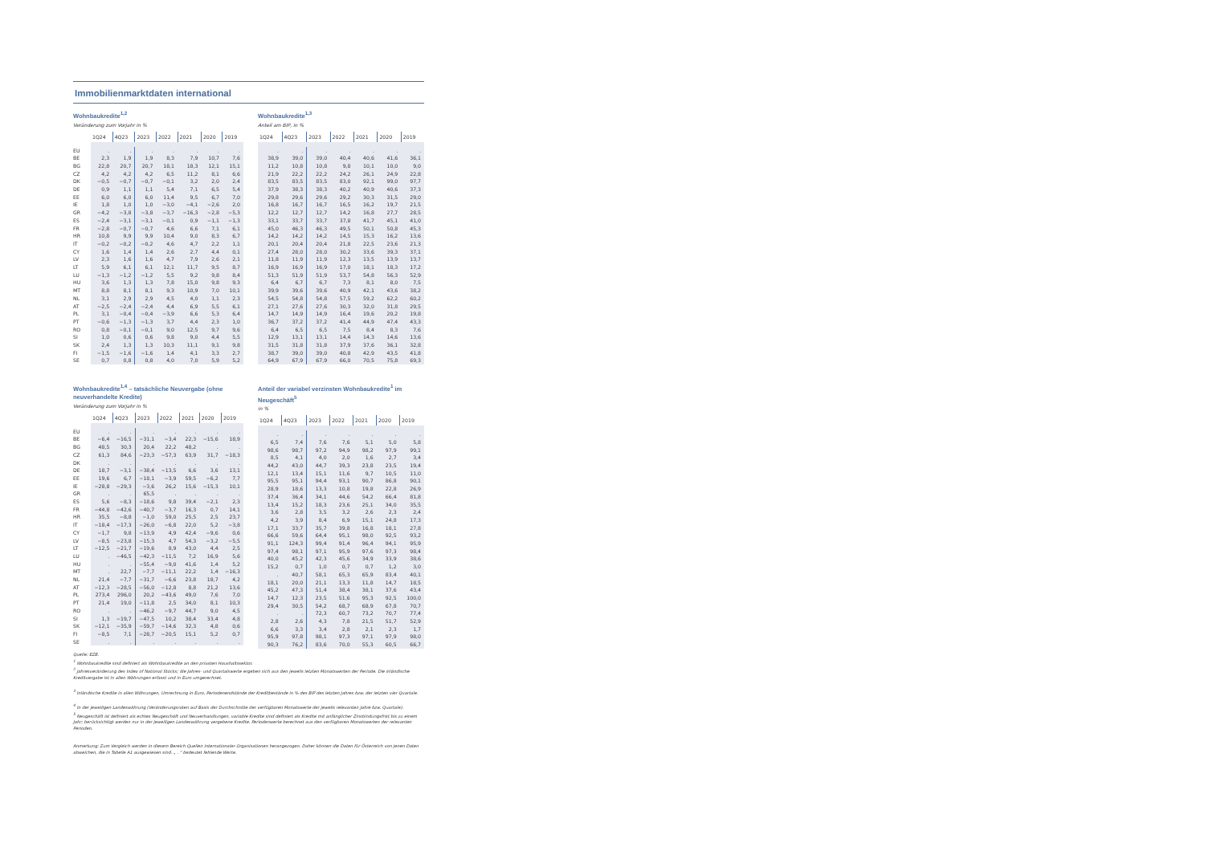Immobilienmarktdaten international
Wohnbaukredite<sup>1,2</sup>
Veränderung zum Vorjahr in %
| | 1Q24 | 4Q23 | 2023 | 2022 | 2021 | 2020 | 2019 |
| --- | --- | --- | --- | --- | --- | --- | --- |
| EU | . | . | . | . | . | . | . |
| BE | 2,3 | 1,9 | 1,9 | 8,3 | 7,9 | 10,7 | 7,6 |
| BG | 22,8 | 20,7 | 20,7 | 18,1 | 18,3 | 12,1 | 15,1 |
| CZ | 4,2 | 4,2 | 4,2 | 6,5 | 11,2 | 8,1 | 6,6 |
| DK | −0,5 | −0,7 | −0,7 | −0,1 | 3,2 | 2,0 | 2,4 |
| DE | 0,9 | 1,1 | 1,1 | 5,4 | 7,1 | 6,5 | 5,4 |
| EE | 6,0 | 6,0 | 6,0 | 11,4 | 9,5 | 6,7 | 7,0 |
| IE | 1,8 | 1,0 | 1,0 | −3,0 | −4,1 | −2,6 | 2,0 |
| GR | −4,2 | −3,8 | −3,8 | −3,7 | −16,3 | −2,8 | −5,3 |
| ES | −2,4 | −3,1 | −3,1 | −0,1 | 0,9 | −1,1 | −1,3 |
| FR | −2,8 | −0,7 | −0,7 | 4,6 | 6,6 | 7,1 | 6,1 |
| HR | 10,8 | 9,9 | 9,9 | 10,4 | 9,0 | 8,3 | 6,7 |
| IT | −0,2 | −0,2 | −0,2 | 4,6 | 4,7 | 2,2 | 1,1 |
| CY | 1,6 | 1,4 | 1,4 | 2,6 | 2,7 | 4,4 | 0,1 |
| LV | 2,3 | 1,6 | 1,6 | 4,7 | 7,9 | 2,6 | 2,1 |
| LT | 5,9 | 6,1 | 6,1 | 12,1 | 11,7 | 9,5 | 8,7 |
| LU | −1,3 | −1,2 | −1,2 | 5,5 | 9,2 | 9,8 | 8,4 |
| HU | 3,6 | 1,3 | 1,3 | 7,8 | 15,0 | 9,8 | 9,3 |
| MT | 8,8 | 8,1 | 8,1 | 9,3 | 10,9 | 7,0 | 10,1 |
| NL | 3,1 | 2,9 | 2,9 | 4,5 | 4,0 | 1,1 | 2,3 |
| AT | −2,5 | −2,4 | −2,4 | 4,4 | 6,9 | 5,5 | 6,1 |
| PL | 3,1 | −0,4 | −0,4 | −3,9 | 6,6 | 5,3 | 6,4 |
| PT | −0,6 | −1,3 | −1,3 | 3,7 | 4,4 | 2,3 | 1,0 |
| RO | 0,8 | −0,1 | −0,1 | 9,0 | 12,5 | 9,7 | 9,6 |
| SI | 1,0 | 0,6 | 0,6 | 9,8 | 9,0 | 4,4 | 5,5 |
| SK | 2,4 | 1,3 | 1,3 | 10,3 | 11,1 | 9,1 | 9,8 |
| FI | −1,5 | −1,6 | −1,6 | 1,4 | 4,1 | 3,3 | 2,7 |
| SE | 0,7 | 0,8 | 0,8 | 4,0 | 7,0 | 5,9 | 5,2 |
Wohnbaukredite<sup>1,3</sup>
Anteil am BIP, in %
| 1Q24 | 4Q23 | 2023 | 2022 | 2021 | 2020 | 2019 |
| --- | --- | --- | --- | --- | --- | --- |
| . | . | . | . | . | . | . |
| 38,9 | 39,0 | 39,0 | 40,4 | 40,6 | 41,6 | 36,1 |
| 11,2 | 10,8 | 10,8 | 9,8 | 10,1 | 10,0 | 9,0 |
| 21,9 | 22,2 | 22,2 | 24,2 | 26,1 | 24,9 | 22,8 |
| 83,5 | 83,5 | 83,5 | 83,0 | 92,1 | 99,0 | 97,7 |
| 37,9 | 38,3 | 38,3 | 40,2 | 40,9 | 40,6 | 37,3 |
| 29,8 | 29,6 | 29,6 | 29,2 | 30,3 | 31,5 | 29,0 |
| 16,8 | 16,7 | 16,7 | 16,5 | 16,2 | 19,7 | 21,5 |
| 12,2 | 12,7 | 12,7 | 14,2 | 16,8 | 27,7 | 28,5 |
| 33,1 | 33,7 | 33,7 | 37,8 | 41,7 | 45,1 | 41,0 |
| 45,0 | 46,3 | 46,3 | 49,5 | 50,1 | 50,8 | 45,3 |
| 14,2 | 14,2 | 14,2 | 14,5 | 15,3 | 16,2 | 13,6 |
| 20,1 | 20,4 | 20,4 | 21,8 | 22,5 | 23,6 | 21,3 |
| 27,4 | 28,0 | 28,0 | 30,2 | 33,6 | 39,3 | 37,1 |
| 11,8 | 11,9 | 11,9 | 12,3 | 13,5 | 13,9 | 13,7 |
| 16,9 | 16,9 | 16,9 | 17,0 | 18,1 | 18,3 | 17,2 |
| 51,3 | 51,9 | 51,9 | 53,7 | 54,8 | 56,3 | 52,9 |
| 6,4 | 6,7 | 6,7 | 7,3 | 8,1 | 8,0 | 7,5 |
| 39,9 | 39,6 | 39,6 | 40,9 | 42,1 | 43,6 | 38,2 |
| 54,5 | 54,8 | 54,8 | 57,5 | 59,2 | 62,2 | 60,2 |
| 27,1 | 27,6 | 27,6 | 30,3 | 32,0 | 31,8 | 29,5 |
| 14,7 | 14,9 | 14,9 | 16,4 | 19,6 | 20,2 | 19,8 |
| 36,7 | 37,2 | 37,2 | 41,4 | 44,9 | 47,4 | 43,3 |
| 6,4 | 6,5 | 6,5 | 7,5 | 8,4 | 8,3 | 7,6 |
| 12,9 | 13,1 | 13,1 | 14,4 | 14,3 | 14,6 | 13,6 |
| 31,5 | 31,8 | 31,8 | 37,9 | 37,6 | 36,1 | 32,8 |
| 38,7 | 39,0 | 39,0 | 40,8 | 42,9 | 43,5 | 41,8 |
| 64,9 | 67,9 | 67,9 | 66,0 | 70,5 | 75,8 | 69,3 |
Wohnbaukredite<sup>1,4</sup> – tatsächliche Neuvergabe (ohne neuverhandelte Kredite)
Veränderung zum Vorjahr in %
| | 1Q24 | 4Q23 | 2023 | 2022 | 2021 | 2020 | 2019 |
| --- | --- | --- | --- | --- | --- | --- | --- |
| EU | . | . | . | . | . | . | . |
| BE | −6,4 | −16,5 | −31,1 | −3,4 | 22,3 | −15,6 | 18,9 |
| BG | 48,5 | 30,3 | 20,4 | 22,2 | 48,2 | . | . |
| CZ | 61,3 | 84,6 | −23,3 | −57,3 | 63,9 | 31,7 | −18,3 |
| DK | . | . | . | . | . | . | . |
| DE | 18,7 | −3,1 | −38,4 | −13,5 | 6,6 | 3,6 | 13,1 |
| EE | 19,6 | 6,7 | −18,1 | −3,9 | 59,5 | −6,2 | 7,7 |
| IE | −28,8 | −29,3 | −3,6 | 26,2 | 15,6 | −15,3 | 10,1 |
| GR | . | . | 65,5 | . | . | . | . |
| ES | 5,6 | −8,3 | −18,6 | 9,8 | 39,4 | −2,1 | 2,3 |
| FR | −44,8 | −42,6 | −40,7 | −3,7 | 16,3 | 0,7 | 14,1 |
| HR | 35,5 | −8,8 | −1,0 | 59,0 | 25,5 | 2,5 | 23,7 |
| IT | −18,4 | −17,3 | −26,0 | −6,8 | 22,0 | 5,2 | −3,8 |
| CY | −1,7 | 9,8 | −13,9 | 4,9 | 42,4 | −9,6 | 0,6 |
| LV | −8,5 | −23,8 | −15,3 | 4,7 | 54,3 | −3,2 | −5,5 |
| LT | −12,5 | −21,7 | −19,6 | 8,9 | 43,0 | 4,4 | 2,5 |
| LU | . | −46,5 | −42,3 | −11,5 | 7,2 | 16,9 | 5,6 |
| HU | . | . | −55,4 | −9,0 | 41,6 | 1,4 | 5,2 |
| MT | . | 22,7 | −7,7 | −11,1 | 22,2 | 1,4 | −16,3 |
| NL | 21,4 | −7,7 | −31,7 | −6,6 | 23,8 | 18,7 | 4,2 |
| AT | −12,3 | −28,5 | −56,0 | −12,8 | 8,8 | 21,2 | 13,6 |
| PL | 273,4 | 296,0 | 20,2 | −43,6 | 49,0 | 7,6 | 7,0 |
| PT | 21,4 | 19,0 | −11,8 | 2,5 | 34,0 | 8,1 | 10,3 |
| RO | . | . | −46,2 | −9,7 | 44,7 | 9,0 | 4,5 |
| SI | 1,3 | −19,7 | −47,5 | 10,2 | 38,4 | 33,4 | 4,8 |
| SK | −12,1 | −35,9 | −59,7 | −14,6 | 32,3 | 4,8 | 0,6 |
| FI | −8,5 | 7,1 | −28,7 | −20,5 | 15,1 | 5,2 | 0,7 |
| SE | . | . | . | . | . | . | . |
Anteil der variabel verzinsten Wohnbaukredite<sup>1</sup> im Neugeschäft<sup>5</sup>
in %
| 1Q24 | 4Q23 | 2023 | 2022 | 2021 | 2020 | 2019 |
| --- | --- | --- | --- | --- | --- | --- |
| . | . | . | . | . | . | . |
| 6,5 | 7,4 | 7,6 | 7,6 | 5,1 | 5,0 | 5,8 |
| 98,6 | 98,7 | 97,2 | 94,9 | 98,2 | 97,9 | 99,1 |
| 8,5 | 4,1 | 4,0 | 2,0 | 1,6 | 2,7 | 3,4 |
| 44,2 | 43,0 | 44,7 | 39,3 | 23,8 | 23,5 | 19,4 |
| 12,1 | 13,4 | 15,1 | 11,6 | 9,7 | 10,5 | 11,0 |
| 95,5 | 95,1 | 94,4 | 93,1 | 90,7 | 86,8 | 90,1 |
| 28,9 | 18,6 | 13,3 | 10,8 | 19,8 | 22,8 | 26,9 |
| 37,4 | 36,4 | 34,1 | 44,6 | 54,2 | 66,4 | 81,8 |
| 13,4 | 15,2 | 18,3 | 23,6 | 25,1 | 34,0 | 35,5 |
| 3,6 | 2,8 | 3,5 | 3,2 | 2,6 | 2,3 | 2,4 |
| 4,2 | 3,9 | 8,4 | 6,9 | 15,1 | 24,8 | 17,3 |
| 17,1 | 33,7 | 35,7 | 39,8 | 16,8 | 18,1 | 27,8 |
| 66,6 | 59,6 | 64,4 | 95,1 | 98,0 | 92,5 | 93,2 |
| 91,1 | 124,3 | 99,4 | 91,4 | 96,4 | 94,1 | 95,9 |
| 97,4 | 98,1 | 97,1 | 95,9 | 97,6 | 97,3 | 98,4 |
| 40,0 | 45,2 | 42,3 | 45,6 | 34,9 | 33,9 | 38,6 |
| 15,2 | 0,7 | 1,0 | 0,7 | 0,7 | 1,2 | 3,0 |
| . | 40,7 | 58,1 | 65,3 | 65,9 | 83,4 | 40,1 |
| 18,1 | 20,0 | 21,1 | 13,3 | 11,8 | 14,7 | 18,5 |
| 45,2 | 47,3 | 51,4 | 38,4 | 38,1 | 37,6 | 43,4 |
| 14,7 | 12,3 | 23,5 | 51,6 | 95,3 | 92,5 | 100,0 |
| 29,4 | 30,5 | 54,2 | 68,7 | 68,9 | 67,8 | 70,7 |
| . | . | 72,3 | 60,7 | 73,2 | 70,7 | 77,4 |
| 2,8 | 2,6 | 4,3 | 7,8 | 21,5 | 51,7 | 52,9 |
| 6,6 | 3,3 | 3,4 | 2,8 | 2,1 | 2,3 | 1,7 |
| 95,9 | 97,8 | 98,1 | 97,3 | 97,1 | 97,9 | 98,0 |
| 90,3 | 76,2 | 83,6 | 70,0 | 55,3 | 60,5 | 66,7 |
Quelle: EZB.
<sup>1</sup> Wohnbaukredite sind definiert als Wohnbaukredite an den privaten Haushaltssektor.
<sup>2</sup> Jahresveränderung des Index of National Stocks; die Jahres- und Quartalswerte ergeben sich aus den jeweils letzten Monatswerten der Periode. Die inländische Kreditvergabe ist in allen Währungen erfasst und in Euro umgerechnet.
<sup>3</sup> Inländische Kredite in allen Währungen, Umrechnung in Euro, Periodenendstände der Kreditbestände in % des BIP des letzten Jahres bzw. der letzten vier Quartale.
<sup>4</sup> In der jeweiligen Landeswährung (Veränderungsraten auf Basis der Durchschnitte der verfügbaren Monatswerte der jeweils relevanten Jahre bzw. Quartale).
<sup>5</sup> Neugeschäft ist definiert als echtes Neugeschäft und Neuverhandlungen, variable Kredite sind definiert als Kredite mit anfänglicher Zinsbindungsfrist bis zu einem Jahr; berücksichtigt werden nur in der jeweiligen Landeswährung vergebene Kredite. Periodenwerte berechnet aus den verfügbaren Monatswerten der relevanten Perioden.
Anmerkung: Zum Vergleich werden in diesem Bereich Quellen internationaler Organisationen herangezogen. Daher können die Daten für Österreich von jenen Daten abweichen, die in Tabelle A1 ausgewiesen sind. „ . “ bedeutet fehlende Werte.